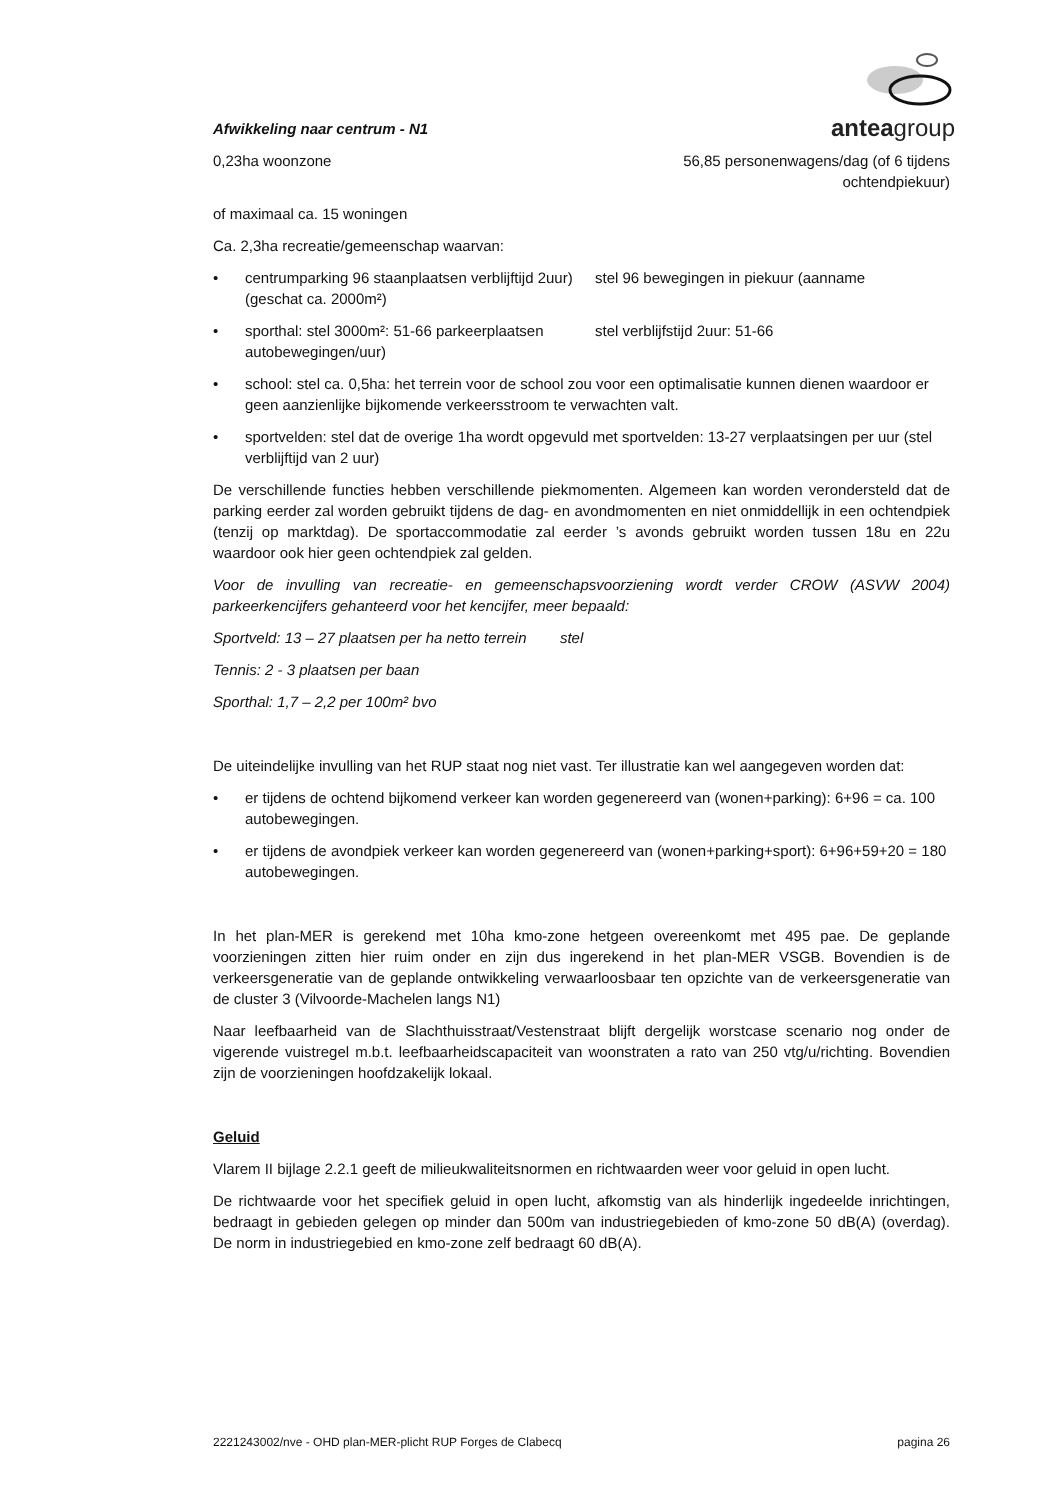anteagroup
Afwikkeling naar centrum - N1
0,23ha woonzone 56,85 personenwagens/dag (of 6 tijdens ochtendpiekuur)
of maximaal ca. 15 woningen
Ca. 2,3ha recreatie/gemeenschap waarvan:
• centrumparking 96 staanplaatsen verblijftijd 2uur) (geschat ca. 2000m²) stel 96 bewegingen in piekuur (aanname
• sporthal: stel 3000m²: 51-66 parkeerplaatsen autobewegingen/uur) stel verblijfstijd 2uur: 51-66
• school: stel ca. 0,5ha: het terrein voor de school zou voor een optimalisatie kunnen dienen waardoor er geen aanzienlijke bijkomende verkeersstroom te verwachten valt.
• sportvelden: stel dat de overige 1ha wordt opgevuld met sportvelden: 13-27 verplaatsingen per uur (stel verblijftijd van 2 uur)
De verschillende functies hebben verschillende piekmomenten. Algemeen kan worden verondersteld dat de parking eerder zal worden gebruikt tijdens de dag- en avondmomenten en niet onmiddellijk in een ochtendpiek (tenzij op marktdag). De sportaccommodatie zal eerder ’s avonds gebruikt worden tussen 18u en 22u waardoor ook hier geen ochtendpiek zal gelden.
Voor de invulling van recreatie- en gemeenschapsvoorziening wordt verder CROW (ASVW 2004) parkeerkencijfers gehanteerd voor het kencijfer, meer bepaald:
Sportveld: 13 – 27 plaatsen per ha netto terrein stel
Tennis: 2 - 3 plaatsen per baan
Sporthal: 1,7 – 2,2 per 100m² bvo
De uiteindelijke invulling van het RUP staat nog niet vast. Ter illustratie kan wel aangegeven worden dat:
• er tijdens de ochtend bijkomend verkeer kan worden gegenereerd van (wonen+parking): 6+96 = ca. 100 autobewegingen.
• er tijdens de avondpiek verkeer kan worden gegenereerd van (wonen+parking+sport): 6+96+59+20 = 180 autobewegingen.
In het plan-MER is gerekend met 10ha kmo-zone hetgeen overeenkomt met 495 pae. De geplande voorzieningen zitten hier ruim onder en zijn dus ingerekend in het plan-MER VSGB. Bovendien is de verkeersgeneratie van de geplande ontwikkeling verwaarloosbaar ten opzichte van de verkeersgeneratie van de cluster 3 (Vilvoorde-Machelen langs N1)
Naar leefbaarheid van de Slachthuisstraat/Vestenstraat blijft dergelijk worstcase scenario nog onder de vigerende vuistregel m.b.t. leefbaarheidscapaciteit van woonstraten a rato van 250 vtg/u/richting. Bovendien zijn de voorzieningen hoofdzakelijk lokaal.
Geluid
Vlarem II bijlage 2.2.1 geeft de milieukwaliteitsnormen en richtwaarden weer voor geluid in open lucht.
De richtwaarde voor het specifiek geluid in open lucht, afkomstig van als hinderlijk ingedeelde inrichtingen, bedraagt in gebieden gelegen op minder dan 500m van industriegebieden of kmo-zone 50 dB(A) (overdag). De norm in industriegebied en kmo-zone zelf bedraagt 60 dB(A).
2221243002/nve - OHD plan-MER-plicht RUP Forges de Clabecq pagina 26